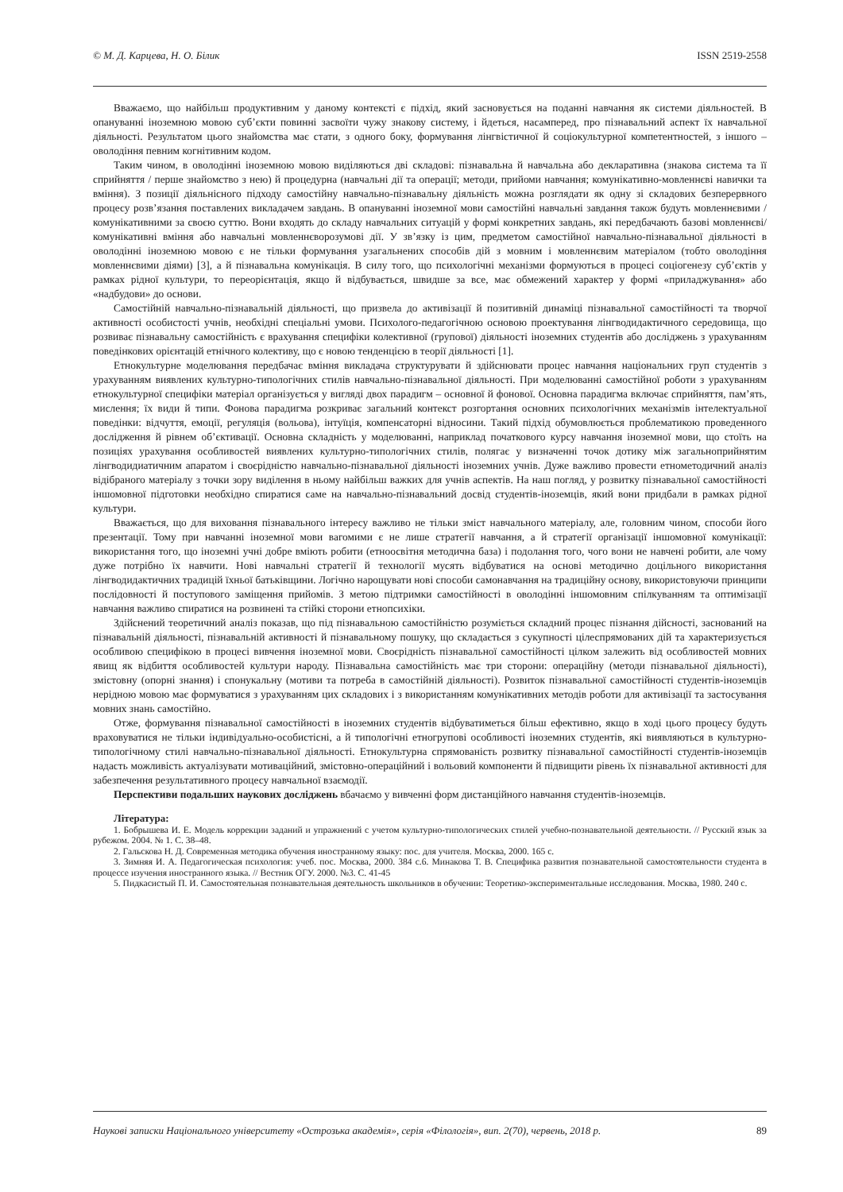© М. Д. Карцева, Н. О. Білик ISSN 2519-2558
Вважаємо, що найбільш продуктивним у даному контексті є підхід, який засновується на поданні навчання як системи діяльностей. В опануванні іноземною мовою суб’єкти повинні засвоїти чужу знакову систему, і йдеться, насамперед, про пізнавальний аспект їх навчальної діяльності. Результатом цього знайомства має стати, з одного боку, формування лінгвістичної й соціокультурної компетентностей, з іншого – оволодіння певним когнітивним кодом.
Таким чином, в оволодінні іноземною мовою виділяються дві складові: пізнавальна й навчальна або декларативна (знакова система та її сприйняття / перше знайомство з нею) й процедурна (навчальні дії та операції; методи, прийоми навчання; комунікативно-мовленнєві навички та вміння). З позиції діяльнісного підходу самостійну навчально-пізнавальну діяльність можна розглядати як одну зі складових безперервного процесу розв’язання поставлених викладачем завдань. В опануванні іноземної мови самостійні навчальні завдання також будуть мовленнєвими / комунікативними за своєю суттю. Вони входять до складу навчальних ситуацій у формі конкретних завдань, які передбачають базові мовленнєві/комунікативні вміння або навчальні мовленнєворозумові дії. У зв’язку із цим, предметом самостійної навчально-пізнавальної діяльності в оволодінні іноземною мовою є не тільки формування узагальнених способів дій з мовним і мовленнєвим матеріалом (тобто оволодіння мовленнєвими діями) [3], а й пізнавальна комунікація. В силу того, що психологічні механізми формуються в процесі соціогенезу суб’єктів у рамках рідної культури, то переорієнтація, якщо й відбувається, швидше за все, має обмежений характер у формі «приладжування» або «надбудови» до основи.
Самостійній навчально-пізнавальній діяльності, що призвела до активізації й позитивній динаміці пізнавальної самостійності та творчої активності особистості учнів, необхідні спеціальні умови. Психолого-педагогічною основою проектування лінгводидактичного середовища, що розвиває пізнавальну самостійність є врахування специфіки колективної (групової) діяльності іноземних студентів або досліджень з урахуванням поведінкових орієнтацій етнічного колективу, що є новою тенденцією в теорії діяльності [1].
Етнокультурне моделювання передбачає вміння викладача структурувати й здійснювати процес навчання національних груп студентів з урахуванням виявлених культурно-типологічних стилів навчально-пізнавальної діяльності. При моделюванні самостійної роботи з урахуванням етнокультурної специфіки матеріал організується у вигляді двох парадигм – основної й фонової. Основна парадигма включає сприйняття, пам’ять, мислення; їх види й типи. Фонова парадигма розкриває загальний контекст розгортання основних психологічних механізмів інтелектуальної поведінки: відчуття, емоції, регуляція (вольова), інтуїція, компенсаторні відносини. Такий підхід обумовлюється проблематикою проведенного дослідження й рівнем об’єктивації. Основна складність у моделюванні, наприклад початкового курсу навчання іноземної мови, що стоїть на позиціях урахування особливостей виявлених культурно-типологічних стилів, полягає у визначенні точок дотику між загальноприйнятим лінгводидиатичним апаратом і своєрідністю навчально-пізнавальної діяльності іноземних учнів. Дуже важливо провести етнометодичний аналіз відібраного матеріалу з точки зору виділення в ньому найбільш важких для учнів аспектів. На наш погляд, у розвитку пізнавальної самостійності іншомовної підготовки необхідно спиратися саме на навчально-пізнавальний досвід студентів-іноземців, який вони придбали в рамках рідної культури.
Вважається, що для виховання пізнавального інтересу важливо не тільки зміст навчального матеріалу, але, головним чином, способи його презентації. Тому при навчанні іноземної мови вагомими є не лише стратегії навчання, а й стратегії організації іншомовної комунікації: використання того, що іноземні учні добре вміють робити (етноосвітня методична база) і подолання того, чого вони не навчені робити, але чому дуже потрібно їх навчити. Нові навчальні стратегії й технології мусять відбуватися на основі методично доцільного використання лінгводидактичних традицій їхньої батьківщини. Логічно нарощувати нові способи самонавчання на традиційну основу, використовуючи принципи послідовності й поступового заміщення прийомів. З метою підтримки самостійності в оволодінні іншомовним спілкуванням та оптимізації навчання важливо спиратися на розвинені та стійкі сторони етнопсихіки.
Здійснений теоретичний аналіз показав, що під пізнавальною самостійністю розуміється складний процес пізнання дійсності, заснований на пізнавальній діяльності, пізнавальній активності й пізнавальному пошуку, що складається з сукупності цілеспрямованих дій та характеризується особливою специфікою в процесі вивчення іноземної мови. Своєрідність пізнавальної самостійності цілком залежить від особливостей мовних явищ як відбиття особливостей культури народу. Пізнавальна самостійність має три сторони: операційну (методи пізнавальної діяльності), змістовну (опорні знання) і спонукальну (мотиви та потреба в самостійній діяльності). Розвиток пізнавальної самостійності студентів-іноземців нерідною мовою має формуватися з урахуванням цих складових і з використанням комунікативних методів роботи для активізації та застосування мовних знань самостійно.
Отже, формування пізнавальної самостійності в іноземних студентів відбуватиметься більш ефективно, якщо в ході цього процесу будуть враховуватися не тільки індивідуально-особистісні, а й типологічні етногрупові особливості іноземних студентів, які виявляються в культурно-типологічному стилі навчально-пізнавальної діяльності. Етнокультурна спрямованість розвитку пізнавальної самостійності студентів-іноземців надасть можливість актуалізувати мотиваційний, змістовно-операційний і вольовий компоненти й підвищити рівень їх пізнавальної активності для забезпечення результативного процесу навчальної взаємодії.
Перспективи подальших наукових досліджень вбачаємо у вивченні форм дистанційного навчання студентів-іноземців.
Література:
1. Бобрышева И. Е. Модель коррекции заданий и упражнений с учетом культурно-типологических стилей учебно-познавательной деятельности. // Русский язык за рубежом. 2004. № 1. С. 38–48.
2. Гальскова Н. Д. Современная методика обучения иностранному языку: пос. для учителя. Москва, 2000. 165 с.
3. Зимняя И. А. Педагогическая психология: учеб. пос. Москва, 2000. 384 с.6. Минакова Т. В. Специфика развития познавательной самостоятельности студента в процессе изучения иностранного языка. // Вестник ОГУ. 2000. №3. С. 41-45
5. Пидкасистый П. И. Самостоятельная познавательная деятельность школьников в обучении: Теоретико-экспериментальные исследования. Москва, 1980. 240 с.
Наукові записки Національного університету «Острозька академія», серія «Філологія», вип. 2(70), червень, 2018 р. 89